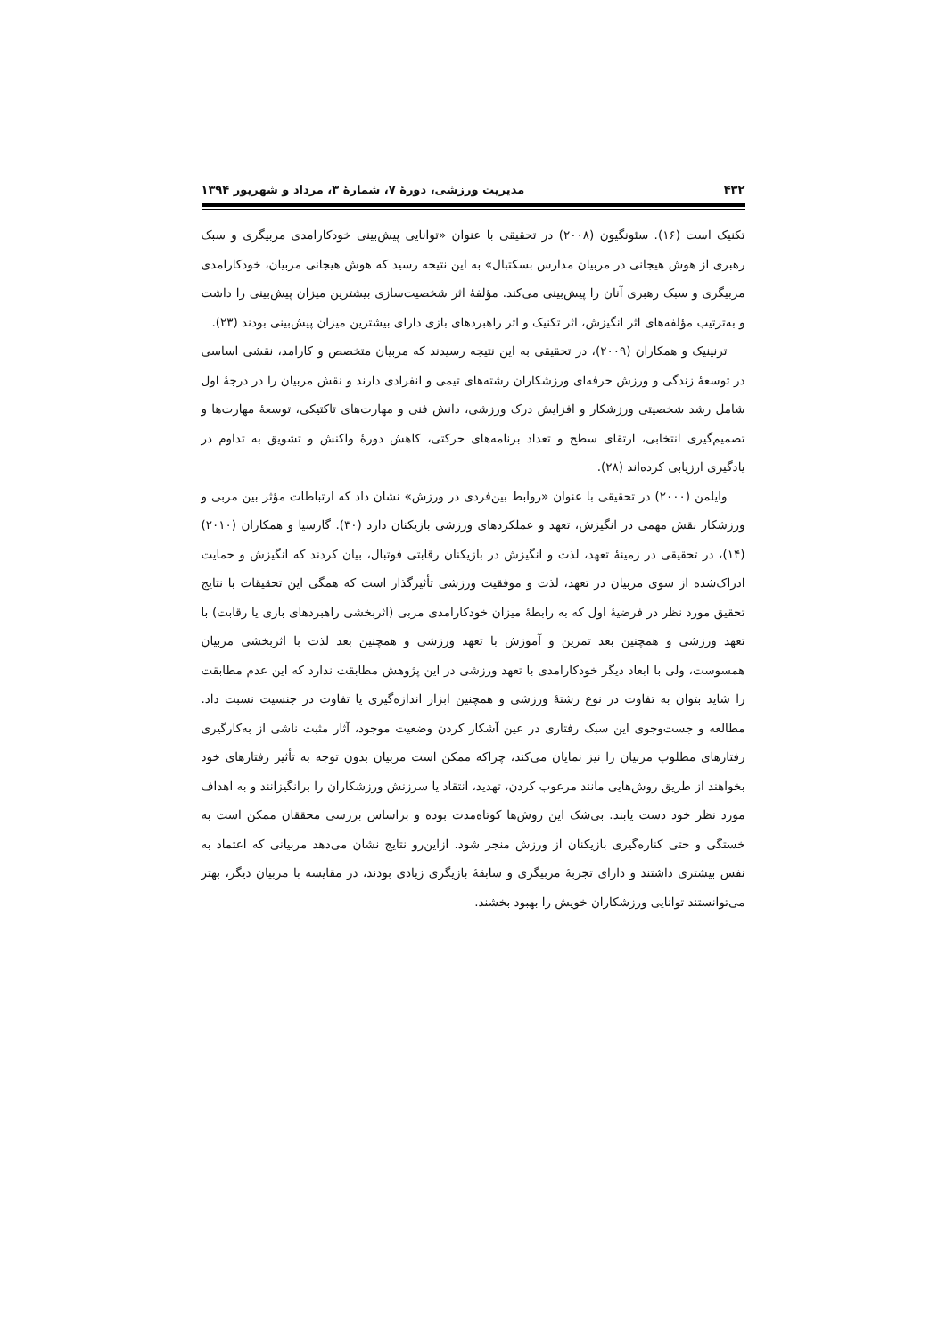۴۳۲ مدیریت ورزشی، دورهٔ ۷، شمارهٔ ۳، مرداد و شهریور ۱۳۹۴
تکنیک است (۱۶). سئونگیون (۲۰۰۸) در تحقیقی با عنوان «توانایی پیش‌بینی خودکارامدی مربیگری و سبک رهبری از هوش هیجانی در مربیان مدارس بسکتبال» به این نتیجه رسید که هوش هیجانی مربیان، خودکارامدی مربیگری و سبک رهبری آنان را پیش‌بینی می‌کند. مؤلفهٔ اثر شخصیت‌سازی بیشترین میزان پیش‌بینی را داشت و به‌ترتیب مؤلفه‌های اثر انگیزش، اثر تکنیک و اثر راهبردهای بازی دارای بیشترین میزان پیش‌بینی بودند (۲۳).
ترنینیک و همکاران (۲۰۰۹)، در تحقیقی به این نتیجه رسیدند که مربیان متخصص و کارامد، نقشی اساسی در توسعهٔ زندگی و ورزش حرفه‌ای ورزشکاران رشته‌های تیمی و انفرادی دارند و نقش مربیان را در درجهٔ اول شامل رشد شخصیتی ورزشکار و افزایش درک ورزشی، دانش فنی و مهارت‌های تاکتیکی، توسعهٔ مهارت‌ها و تصمیم‌گیری انتخابی، ارتقای سطح و تعداد برنامه‌های حرکتی، کاهش دورهٔ واکنش و تشویق به تداوم در یادگیری ارزیابی کرده‌اند (۲۸).
وایلمن (۲۰۰۰) در تحقیقی با عنوان «روابط بین‌فردی در ورزش» نشان داد که ارتباطات مؤثر بین مربی و ورزشکار نقش مهمی در انگیزش، تعهد و عملکردهای ورزشی بازیکنان دارد (۳۰). گارسیا و همکاران (۲۰۱۰) (۱۴)، در تحقیقی در زمینهٔ تعهد، لذت و انگیزش در بازیکنان رقابتی فوتبال، بیان کردند که انگیزش و حمایت ادراک‌شده از سوی مربیان در تعهد، لذت و موفقیت ورزشی تأثیرگذار است که همگی این تحقیقات با نتایج تحقیق مورد نظر در فرضیهٔ اول که به رابطهٔ میزان خودکارامدی مربی (اثربخشی راهبردهای بازی یا رقابت) با تعهد ورزشی و همچنین بعد تمرین و آموزش با تعهد ورزشی و همچنین بعد لذت با اثربخشی مربیان همسوست، ولی با ابعاد دیگر خودکارامدی با تعهد ورزشی در این پژوهش مطابقت ندارد که این عدم مطابقت را شاید بتوان به تفاوت در نوع رشتهٔ ورزشی و همچنین ابزار اندازه‌گیری یا تفاوت در جنسیت نسبت داد. مطالعه و جست‌وجوی این سبک رفتاری در عین آشکار کردن وضعیت موجود، آثار مثبت ناشی از به‌کارگیری رفتارهای مطلوب مربیان را نیز نمایان می‌کند، چراکه ممکن است مربیان بدون توجه به تأثیر رفتارهای خود بخواهند از طریق روش‌هایی مانند مرعوب کردن، تهدید، انتقاد یا سرزنش ورزشکاران را برانگیزانند و به اهداف مورد نظر خود دست یابند. بی‌شک این روش‌ها کوتاه‌مدت بوده و براساس بررسی محققان ممکن است به خستگی و حتی کناره‌گیری بازیکنان از ورزش منجر شود. ازاین‌رو نتایج نشان می‌دهد مربیانی که اعتماد به نفس بیشتری داشتند و دارای تجربهٔ مربیگری و سابقهٔ بازیگری زیادی بودند، در مقایسه با مربیان دیگر، بهتر می‌توانستند توانایی ورزشکاران خویش را بهبود بخشند.